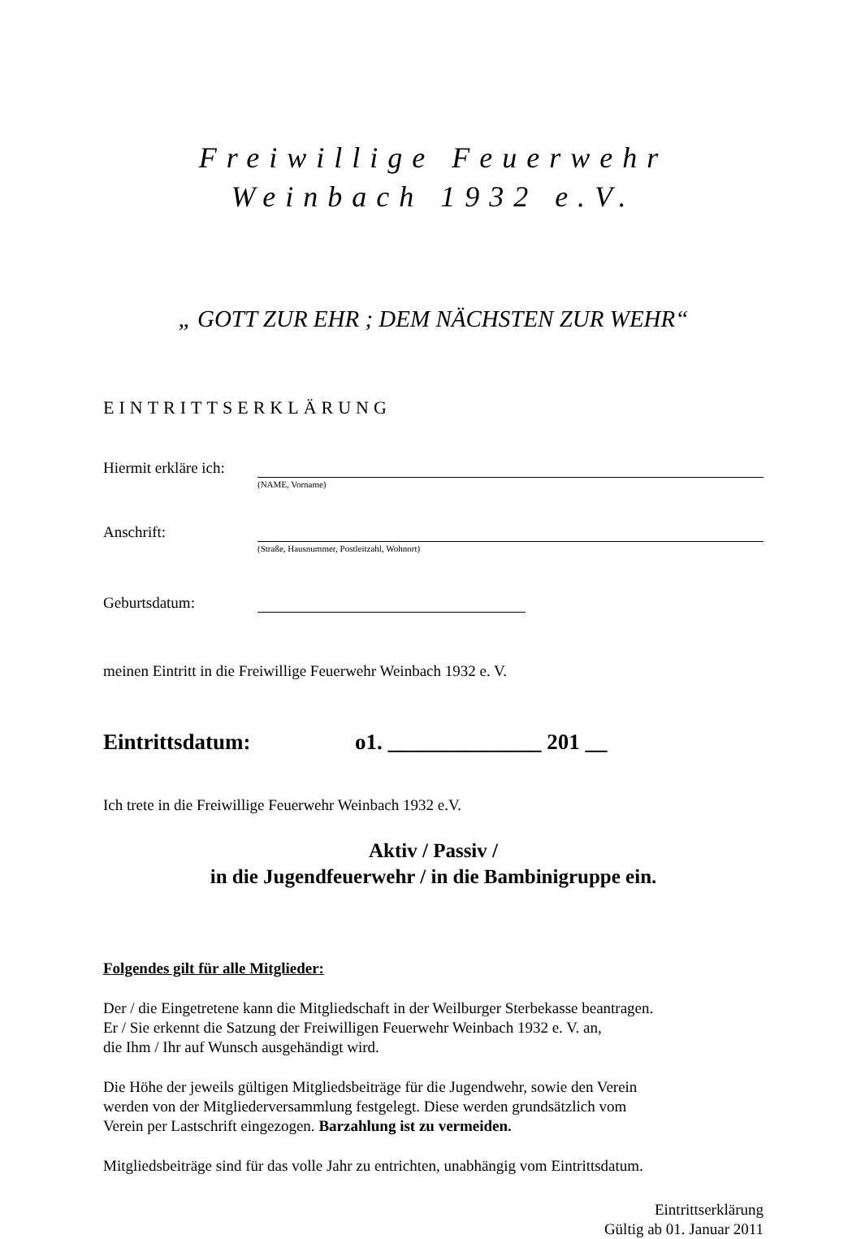Freiwillige Feuerwehr
Weinbach 1932 e.V.
„ GOTT ZUR EHR ; DEM NÄCHSTEN ZUR WEHR“
EINTRITTSERKLÄRUNG
Hiermit erkläre ich:
(NAME, Vorname)
Anschrift:
(Straße, Hausnummer, Postleitzahl, Wohnort)
Geburtsdatum:
meinen Eintritt in die Freiwillige Feuerwehr Weinbach 1932 e. V.
Eintrittsdatum: o1. ______________ 201 __
Ich trete in die Freiwillige Feuerwehr Weinbach 1932 e.V.
Aktiv / Passiv /
in die Jugendfeuerwehr / in die Bambinigruppe ein.
Folgendes gilt für alle Mitglieder:
Der / die Eingetretene kann die Mitgliedschaft in der Weilburger Sterbekasse beantragen.
Er / Sie erkennt die Satzung der Freiwilligen Feuerwehr Weinbach 1932 e. V. an,
die Ihm / Ihr auf Wunsch ausgehändigt wird.
Die Höhe der jeweils gültigen Mitgliedsbeiträge für die Jugendwehr, sowie den Verein
werden von der Mitgliederversammlung festgelegt. Diese werden grundsätzlich vom
Verein per Lastschrift eingezogen. Barzahlung ist zu vermeiden.
Mitgliedsbeiträge sind für das volle Jahr zu entrichten, unabhängig vom Eintrittsdatum.
Eintrittserklärung
Gültig ab 01. Januar 2011